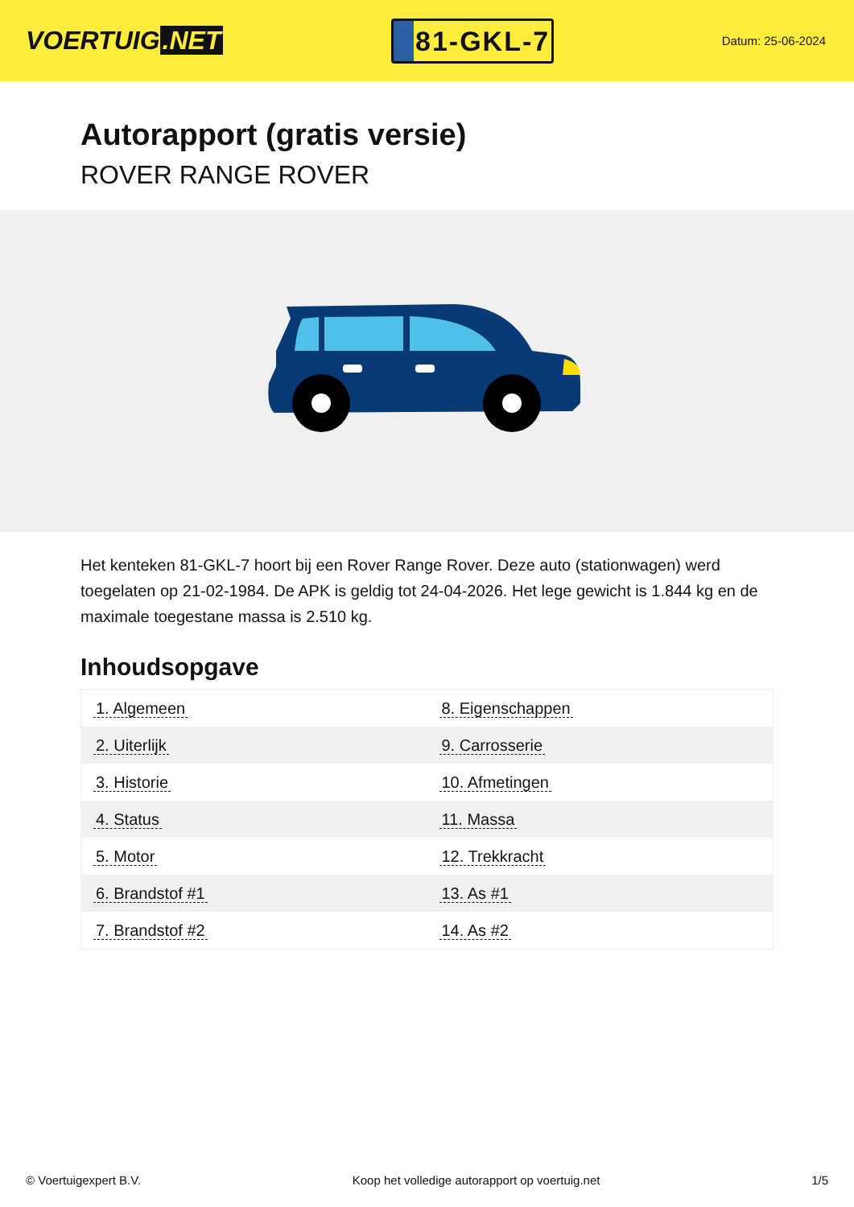VOERTUIG.NET
81-GKL-7
Datum: 25-06-2024
Autorapport (gratis versie)
ROVER RANGE ROVER
Het kenteken 81-GKL-7 hoort bij een Rover Range Rover. Deze auto (stationwagen) werd toegelaten op 21-02-1984. De APK is geldig tot 24-04-2026. Het lege gewicht is 1.844 kg en de maximale toegestane massa is 2.510 kg.
Inhoudsopgave
| 1. Algemeen | 8. Eigenschappen |
| 2. Uiterlijk | 9. Carrosserie |
| 3. Historie | 10. Afmetingen |
| 4. Status | 11. Massa |
| 5. Motor | 12. Trekkracht |
| 6. Brandstof #1 | 13. As #1 |
| 7. Brandstof #2 | 14. As #2 |
© Voertuigexpert B.V. Koop het volledige autorapport op voertuig.net 1/5